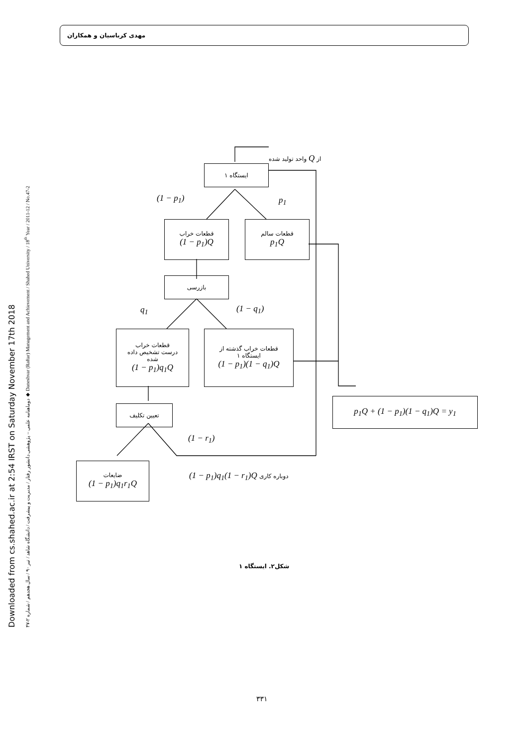مهدی کرباسیان و همکاران
Downloaded from cs.shahed.ac.ir at 2:54 IRST on Saturday November 17th 2018
۴۷-۲ دوماهنامه علمی – پژوهشی دانشور رفتار / مدیریت و پیشرفت / دانشگاه شاهد / تیر ۹۰ / سال هجدهم / شماره ◆ Daneshvar (Raftar) Management and Achievement / Shahed University / 18<sup>th</sup> Year / 2011-12 / No.47-2
از Q واحد تولید شده
ایستگاه ۱
(1 − p<sub>1</sub>) p<sub>1</sub>
قطعات خراب
(1 − p<sub>1</sub>)Q
قطعات سالم
p<sub>1</sub>Q
بازرسی
q<sub>1</sub> (1 − q<sub>1</sub>)
قطعات خراب
درست تشخیص داده
شده
(1 − p<sub>1</sub>)q<sub>1</sub>Q
قطعات خراب گذشته از
ایستگاه ۱
(1 − p<sub>1</sub>)(1 − q<sub>1</sub>)Q
p<sub>1</sub>Q + (1 − p<sub>1</sub>)(1 − q<sub>1</sub>)Q = y<sub>1</sub>
تعیین تکلیف
(1 − r<sub>1</sub>)
ضایعات
(1 − p<sub>1</sub>)q<sub>1</sub>r<sub>1</sub>Q
دوباره کاری (1 − p<sub>1</sub>)q<sub>1</sub>(1 − r<sub>1</sub>)Q
شکل۲. ایستگاه ۱
۳۳۱